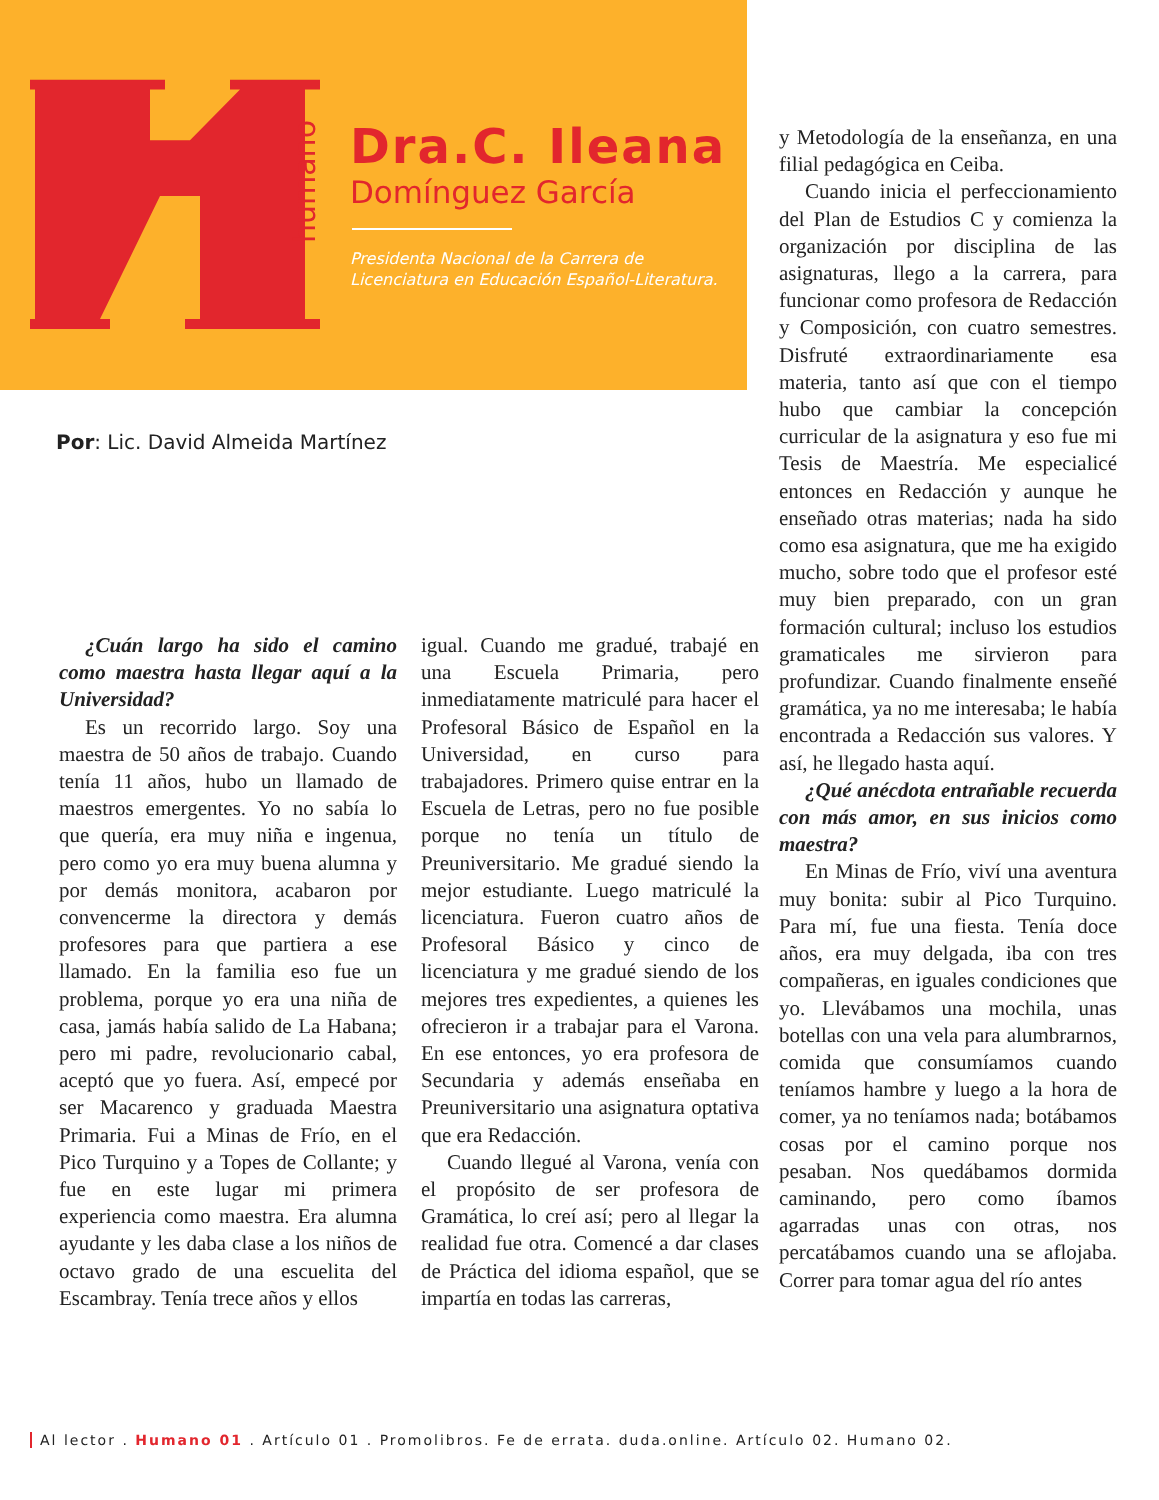humano
Dra.C. Ileana
Domínguez García
Presidenta Nacional de la Carrera de
Licenciatura en Educación Español-Literatura.
Por: Lic. David Almeida Martínez
¿Cuán largo ha sido el camino como maestra hasta llegar aquí a la Universidad?
Es un recorrido largo. Soy una maestra de 50 años de trabajo. Cuando tenía 11 años, hubo un llamado de maestros emergentes. Yo no sabía lo que quería, era muy niña e ingenua, pero como yo era muy buena alumna y por demás monitora, acabaron por convencerme la directora y demás profesores para que partiera a ese llamado. En la familia eso fue un problema, porque yo era una niña de casa, jamás había salido de La Habana; pero mi padre, revolucionario cabal, aceptó que yo fuera. Así, empecé por ser Macarenco y graduada Maestra Primaria. Fui a Minas de Frío, en el Pico Turquino y a Topes de Collante; y fue en este lugar mi primera experiencia como maestra. Era alumna ayudante y les daba clase a los niños de octavo grado de una escuelita del Escambray. Tenía trece años y ellos
igual. Cuando me gradué, trabajé en una Escuela Primaria, pero inmediatamente matriculé para hacer el Profesoral Básico de Español en la Universidad, en curso para trabajadores. Primero quise entrar en la Escuela de Letras, pero no fue posible porque no tenía un título de Preuniversitario. Me gradué siendo la mejor estudiante. Luego matriculé la licenciatura. Fueron cuatro años de Profesoral Básico y cinco de licenciatura y me gradué siendo de los mejores tres expedientes, a quienes les ofrecieron ir a trabajar para el Varona. En ese entonces, yo era profesora de Secundaria y además enseñaba en Preuniversitario una asignatura optativa que era Redacción.
Cuando llegué al Varona, venía con el propósito de ser profesora de Gramática, lo creí así; pero al llegar la realidad fue otra. Comencé a dar clases de Práctica del idioma español, que se impartía en todas las carreras,
y Metodología de la enseñanza, en una filial pedagógica en Ceiba.
Cuando inicia el perfeccionamiento del Plan de Estudios C y comienza la organización por disciplina de las asignaturas, llego a la carrera, para funcionar como profesora de Redacción y Composición, con cuatro semestres. Disfruté extraordinariamente esa materia, tanto así que con el tiempo hubo que cambiar la concepción curricular de la asignatura y eso fue mi Tesis de Maestría. Me especialicé entonces en Redacción y aunque he enseñado otras materias; nada ha sido como esa asignatura, que me ha exigido mucho, sobre todo que el profesor esté muy bien preparado, con un gran formación cultural; incluso los estudios gramaticales me sirvieron para profundizar. Cuando finalmente enseñé gramática, ya no me interesaba; le había encontrada a Redacción sus valores. Y así, he llegado hasta aquí.
¿Qué anécdota entrañable recuerda con más amor, en sus inicios como maestra?
En Minas de Frío, viví una aventura muy bonita: subir al Pico Turquino. Para mí, fue una fiesta. Tenía doce años, era muy delgada, iba con tres compañeras, en iguales condiciones que yo. Llevábamos una mochila, unas botellas con una vela para alumbrarnos, comida que consumíamos cuando teníamos hambre y luego a la hora de comer, ya no teníamos nada; botábamos cosas por el camino porque nos pesaban. Nos quedábamos dormida caminando, pero como íbamos agarradas unas con otras, nos percatábamos cuando una se aflojaba. Correr para tomar agua del río antes
Al lector . Humano 01 . Artículo 01 . Promolibros. Fe de errata. duda.online. Artículo 02. Humano 02.